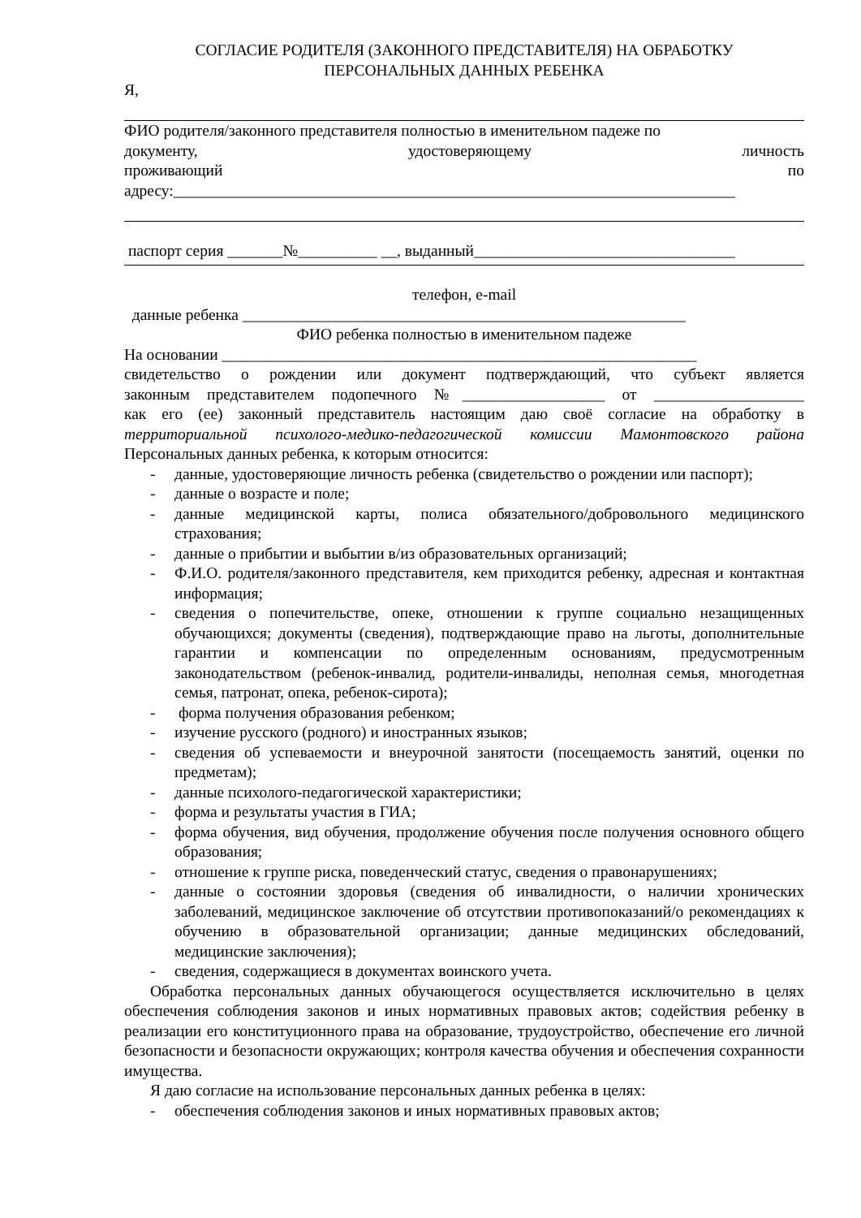СОГЛАСИЕ РОДИТЕЛЯ (ЗАКОННОГО ПРЕДСТАВИТЕЛЯ) НА ОБРАБОТКУ
ПЕРСОНАЛЬНЫХ ДАННЫХ РЕБЕНКА
Я,
ФИО родителя/законного представителя полностью в именительном падеже по
документу, удостоверяющему личность
проживающий по
адресу:_______________________________________________________________________
паспорт серия _______№__________ __, выданный_________________________________
телефон, e-mail
данные ребенка ________________________________________________________
ФИО ребенка полностью в именительном падеже
На основании ____________________________________________________________
свидетельство о рождении или документ подтверждающий, что субъект является
законным представителем подопечного №__________________ от ___________________
как его (ее) законный представитель настоящим даю своё согласие на обработку в территориальной психолого-медико-педагогической комиссии Мамонтовского района Персональных данных ребенка, к которым относится:
- данные, удостоверяющие личность ребенка (свидетельство о рождении или паспорт);
- данные о возрасте и поле;
- данные медицинской карты, полиса обязательного/добровольного медицинского страхования;
- данные о прибытии и выбытии в/из образовательных организаций;
- Ф.И.О. родителя/законного представителя, кем приходится ребенку, адресная и контактная информация;
- сведения о попечительстве, опеке, отношении к группе социально незащищенных обучающихся; документы (сведения), подтверждающие право на льготы, дополнительные гарантии и компенсации по определенным основаниям, предусмотренным законодательством (ребенок-инвалид, родители-инвалиды, неполная семья, многодетная семья, патронат, опека, ребенок-сирота);
- форма получения образования ребенком;
- изучение русского (родного) и иностранных языков;
- сведения об успеваемости и внеурочной занятости (посещаемость занятий, оценки по предметам);
- данные психолого-педагогической характеристики;
- форма и результаты участия в ГИА;
- форма обучения, вид обучения, продолжение обучения после получения основного общего образования;
- отношение к группе риска, поведенческий статус, сведения о правонарушениях;
- данные о состоянии здоровья (сведения об инвалидности, о наличии хронических заболеваний, медицинское заключение об отсутствии противопоказаний/о рекомендациях к обучению в образовательной организации; данные медицинских обследований, медицинские заключения);
- сведения, содержащиеся в документах воинского учета.
Обработка персональных данных обучающегося осуществляется исключительно в целях обеспечения соблюдения законов и иных нормативных правовых актов; содействия ребенку в реализации его конституционного права на образование, трудоустройство, обеспечение его личной безопасности и безопасности окружающих; контроля качества обучения и обеспечения сохранности имущества.
Я даю согласие на использование персональных данных ребенка в целях:
- обеспечения соблюдения законов и иных нормативных правовых актов;